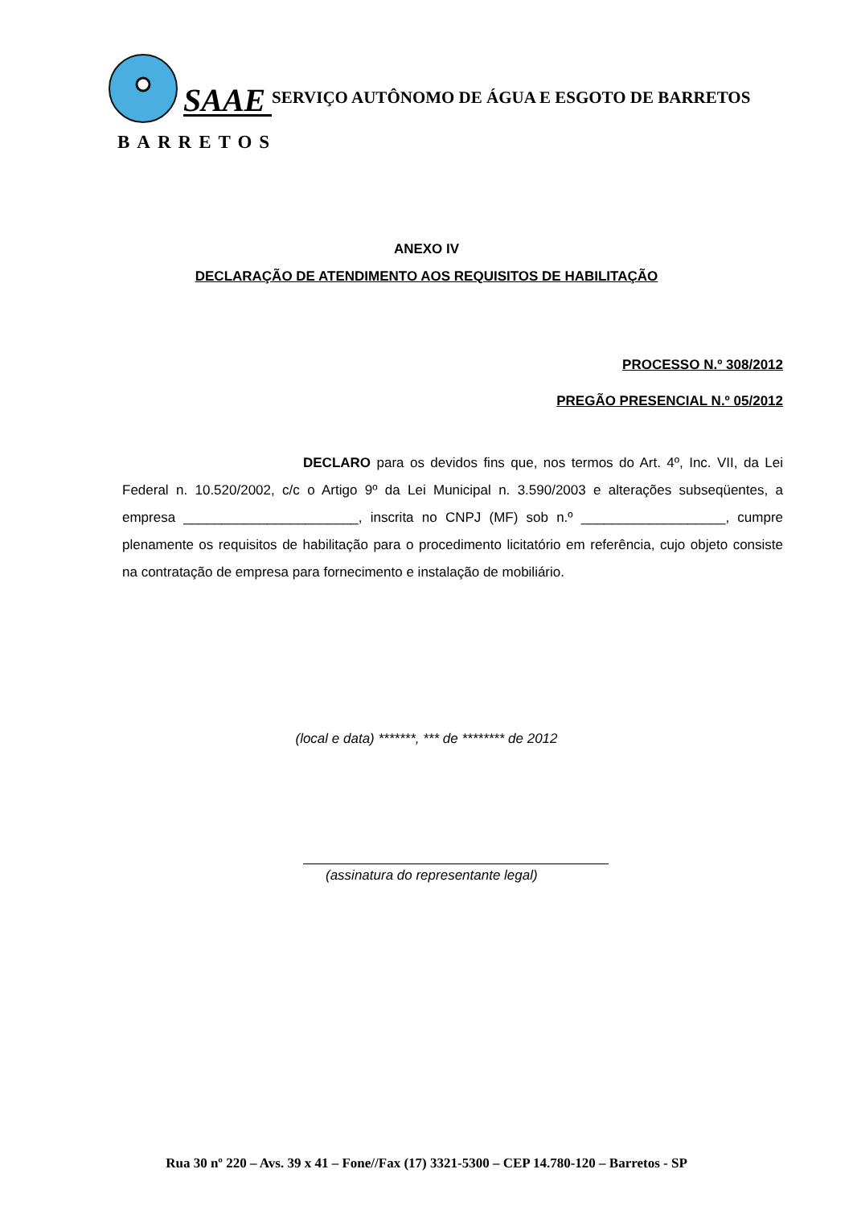SAAE
BARRETOS
SERVIÇO AUTÔNOMO DE ÁGUA E ESGOTO DE BARRETOS
ANEXO IV
DECLARAÇÃO DE ATENDIMENTO AOS REQUISITOS DE HABILITAÇÃO
PROCESSO N.º 308/2012
PREGÃO PRESENCIAL N.º 05/2012
DECLARO para os devidos fins que, nos termos do Art. 4º, Inc. VII, da Lei Federal n. 10.520/2002, c/c o Artigo 9º da Lei Municipal n. 3.590/2003 e alterações subseqüentes, a empresa _______________________, inscrita no CNPJ (MF) sob n.º ___________________, cumpre plenamente os requisitos de habilitação para o procedimento licitatório em referência, cujo objeto consiste na contratação de empresa para fornecimento e instalação de mobiliário.
(local e data) *******, *** de ******** de 2012
(assinatura do representante legal)
Rua 30 nº 220 – Avs. 39 x 41 – Fone//Fax (17) 3321-5300 – CEP 14.780-120 – Barretos - SP